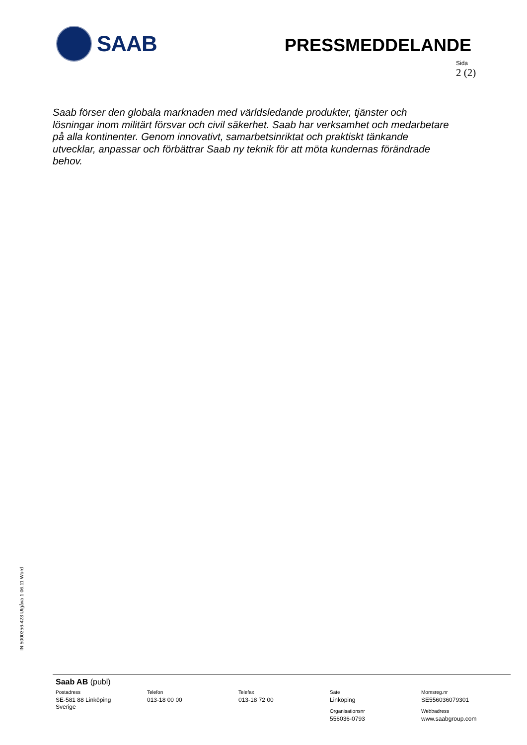SAAB
PRESSMEDDELANDE
Sida
2 (2)
Saab förser den globala marknaden med världsledande produkter, tjänster och lösningar inom militärt försvar och civil säkerhet. Saab har verksamhet och medarbetare på alla kontinenter. Genom innovativt, samarbetsinriktat och praktiskt tänkande utvecklar, anpassar och förbättrar Saab ny teknik för att möta kundernas förändrade behov.
IN 5000356-423 Utgåva 1 06.11 Word
Saab AB (publ)
Postadress
SE-581 88 Linköping
Sverige
Telefon
013-18 00 00
Telefax
013-18 72 00
Säte
Linköping
Organisationsnr
556036-0793
Momsreg.nr
SE556036079301
Webbadress
www.saabgroup.com